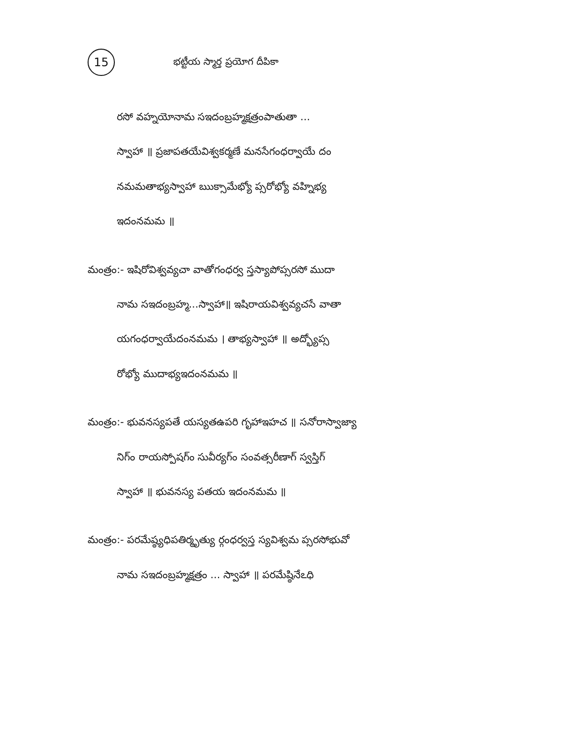15 భట్టీయ స్మార్త ప్రయోగ దీపికా
రసో వహ్నయోనామ సఇదంబ్రహ్మక్షత్రంపాతుతా ...
స్వాహా ॥ ప్రజాపతయేవిశ్వకర్మణే మనసేగంధర్వాయే దం
నమమతాభ్యస్వాహా ఋక్సామేభ్యో ప్సరోభ్యో వహ్నిభ్య
ఇదంనమమ ॥
మంత్రం:- ఇషిరోవిశ్వవ్యచా వాతోగంధర్వ స్తస్యాపోప్సరసో ముదా
నామ సఇదంబ్రహ్మ...స్వాహా॥ ఇషిరాయవిశ్వవ్యచసే వాతా
యగంధర్వాయేదంనమమ । తాభ్యస్వాహా ॥ అద్భ్యోప్స
రోభ్యో ముదాభ్యఇదంనమమ ॥
మంత్రం:- భువనస్యపతే యస్యతఉపరి గృహాఇహచ ॥ సనోరాస్వాజ్యా
నిగ్ం రాయస్పోషగ్ం సువీర్యగ్ం సంవత్సరీణాగ్ స్వస్తిగ్
స్వాహా ॥ భువనస్య పతయ ఇదంనమమ ॥
మంత్రం:- పరమేష్ఠ్యధిపతిర్మృత్యు ర్గంధర్వస్త స్యవిశ్వమ ప్సరసోభువో
నామ సఇదంబ్రహ్మక్షత్రం ... స్వాహా ॥ పరమేష్ఠినేఽధి